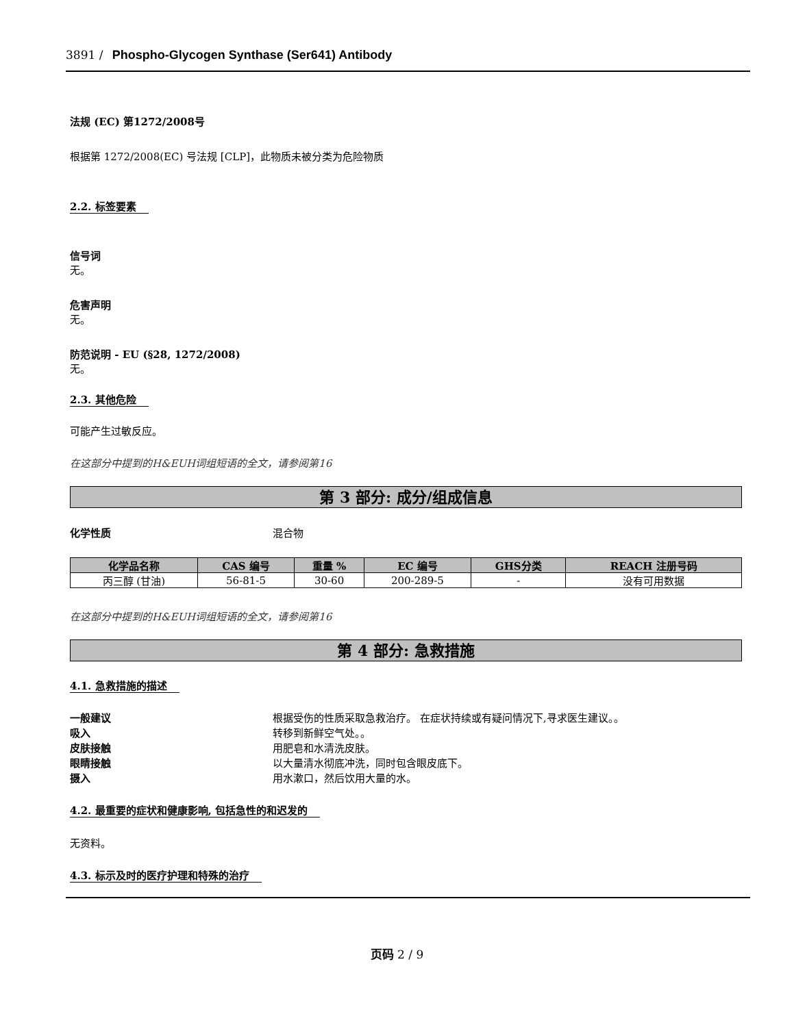3891 / Phospho-Glycogen Synthase (Ser641) Antibody
法规 (EC) 第1272/2008号
根据第 1272/2008(EC) 号法规 [CLP]，此物质未被分类为危险物质
2.2. 标签要素
信号词
无。
危害声明
无。
防范说明 - EU (§28, 1272/2008)
无。
2.3. 其他危险
可能产生过敏反应。
在这部分中提到的H&EUH词组短语的全文，请参阅第16
第 3 部分: 成分/组成信息
化学性质 混合物
| 化学品名称 | CAS 编号 | 重量 % | EC 编号 | GHS分类 | REACH 注册号码 |
| --- | --- | --- | --- | --- | --- |
| 丙三醇 (甘油) | 56-81-5 | 30-60 | 200-289-5 | - | 没有可用数据 |
在这部分中提到的H&EUH词组短语的全文，请参阅第16
第 4 部分: 急救措施
4.1. 急救措施的描述
一般建议 根据受伤的性质采取急救治疗。 在症状持续或有疑问情况下,寻求医生建议。。
吸入 转移到新鲜空气处。。
皮肤接触 用肥皂和水清洗皮肤。
眼睛接触 以大量清水彻底冲洗，同时包含眼皮底下。
摄入 用水漱口，然后饮用大量的水。
4.2. 最重要的症状和健康影响, 包括急性的和迟发的
无资料。
4.3. 标示及时的医疗护理和特殊的治疗
页码 2 / 9